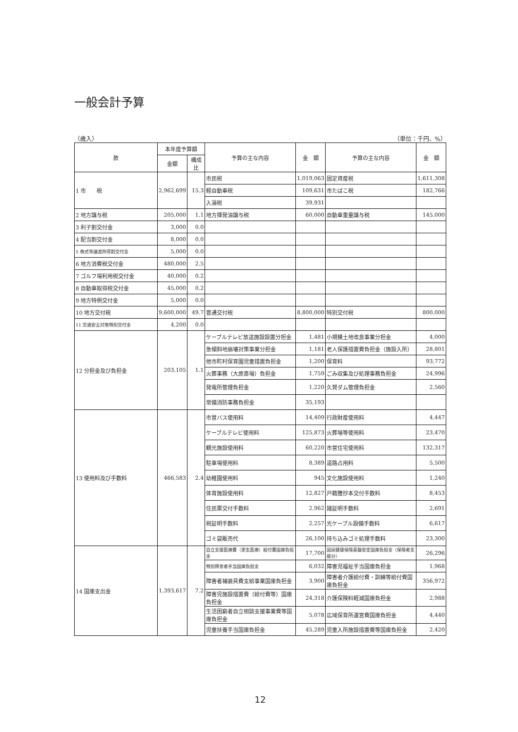一般会計予算
（歳入） （単位：千円、%）
| 款 | 本年度予算額 | | 予算の主な内容 | 金 額 | 予算の主な内容 | 金 額 |
| --- | --- | --- | --- | --- | --- | --- |
| | 金額 | 構成比 | | | | |
| 1 市 税 | 2,962,699 | 15.3 | 市民税 | 1,019,063 | 固定資産税 | 1,611,308 |
| | | | 軽自動車税 | 109,631 | 市たばこ税 | 182,766 |
| | | | 入湯税 | 39,931 | | |
| 2 地方譲与税 | 205,000 | 1.1 | 地方揮発油譲与税 | 60,000 | 自動車重量譲与税 | 145,000 |
| 3 利子割交付金 | 3,000 | 0.0 | | | | |
| 4 配当割交付金 | 8,000 | 0.0 | | | | |
| 5 株式等譲渡所得割交付金 | 5,000 | 0.0 | | | | |
| 6 地方消費税交付金 | 480,000 | 2.5 | | | | |
| 7 ゴルフ場利用税交付金 | 40,000 | 0.2 | | | | |
| 8 自動車取得税交付金 | 45,000 | 0.2 | | | | |
| 9 地方特例交付金 | 5,000 | 0.0 | | | | |
| 10 地方交付税 | 9,600,000 | 49.7 | 普通交付税 | 8,800,000 | 特別交付税 | 800,000 |
| 11 交通安全対策特別交付金 | 4,200 | 0.0 | | | | |
| 12 分担金及び負担金 | 203,105 | 1.1 | ケーブルテレビ放送施設設置分担金 | 1,481 | 小規模土地改良事業分担金 | 4,000 |
| | | | 急傾斜地崩壊対策事業分担金 | 1,181 | 老人保護措置費負担金（施設入所） | 28,801 |
| | | | 他市町村保育園児童措置負担金 | 1,200 | 保育料 | 93,772 |
| | | | 火葬事務（大原斎場）負担金 | 1,759 | ごみ収集及び処理事務負担金 | 24,996 |
| | | | 発電所管理負担金 | 1,220 | 久賀ダム管理負担金 | 2,560 |
| | | | 常備消防事務負担金 | 35,193 | | |
| 13 使用料及び手数料 | 466,583 | 2.4 | 市営バス使用料 | 14,409 | 行政財産使用料 | 4,447 |
| | | | ケーブルテレビ使用料 | 125,873 | 火葬場等使用料 | 23,470 |
| | | | 観光施設使用料 | 60,220 | 市営住宅使用料 | 132,317 |
| | | | 駐車場使用料 | 8,389 | 道路占用料 | 5,500 |
| | | | 幼稚園使用料 | 945 | 文化施設使用料 | 1,240 |
| | | | 体育施設使用料 | 12,827 | 戸籍謄抄本交付手数料 | 8,453 |
| | | | 住民票交付手数料 | 2,962 | 諸証明手数料 | 2,691 |
| | | | 税証明手数料 | 2,257 | 光ケーブル設備手数料 | 6,617 |
| | | | ゴミ袋販売代 | 26,100 | 持ち込みゴミ処理手数料 | 23,300 |
| 14 国庫支出金 | 1,393,617 | 7.2 | 自立支援医療費（更生医療）給付費国庫負担金 | 17,700 | 国民健康保険基盤安定国庫負担金（保険者支援分） | 26,296 |
| | | | 特別障害者手当国庫負担金 | 6,032 | 障害児福祉手当国庫負担金 | 1,968 |
| | | | 障害者補装具費支給事業国庫負担金 | 3,900 | 障害者介護給付費・訓練等給付費国庫負担金 | 356,972 |
| | | | 障害児施設措置費（給付費等）国庫負担金 | 24,318 | 介護保険料軽減国庫負担金 | 2,988 |
| | | | 生活困窮者自立相談支援事業費等国庫負担金 | 5,078 | 広域保育所運営費国庫負担金 | 4,440 |
| | | | 児童扶養手当国庫負担金 | 45,289 | 児童入所施設措置費等国庫負担金 | 2,420 |
12